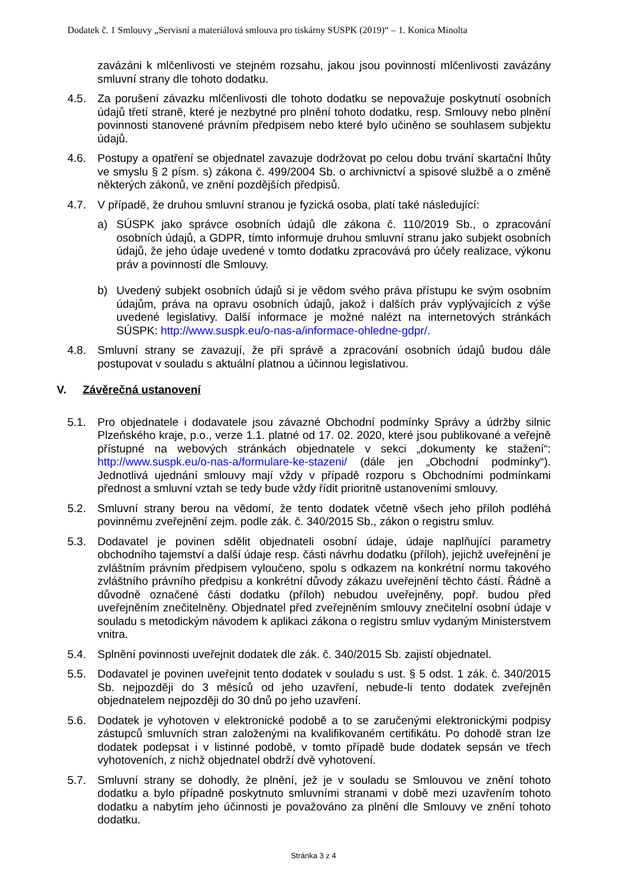Dodatek č. 1 Smlouvy „Servisní a materiálová smlouva pro tiskárny SUSPK (2019)“ – 1. Konica Minolta
zavázáni k mlčenlivosti ve stejném rozsahu, jakou jsou povinností mlčenlivosti zavázány smluvní strany dle tohoto dodatku.
4.5. Za porušení závazku mlčenlivosti dle tohoto dodatku se nepovažuje poskytnutí osobních údajů třetí straně, které je nezbytné pro plnění tohoto dodatku, resp. Smlouvy nebo plnění povinnosti stanovené právním předpisem nebo které bylo učiněno se souhlasem subjektu údajů.
4.6. Postupy a opatření se objednatel zavazuje dodržovat po celou dobu trvání skartační lhůty ve smyslu § 2 písm. s) zákona č. 499/2004 Sb. o archivnictví a spisové službě a o změně některých zákonů, ve znění pozdějších předpisů.
4.7. V případě, že druhou smluvní stranou je fyzická osoba, platí také následující:
a) SÚSPK jako správce osobních údajů dle zákona č. 110/2019 Sb., o zpracování osobních údajů, a GDPR, tímto informuje druhou smluvní stranu jako subjekt osobních údajů, že jeho údaje uvedené v tomto dodatku zpracovává pro účely realizace, výkonu práv a povinností dle Smlouvy.
b) Uvedený subjekt osobních údajů si je vědom svého práva přístupu ke svým osobním údajům, práva na opravu osobních údajů, jakož i dalších práv vyplývajících z výše uvedené legislativy. Další informace je možné nalézt na internetových stránkách SÚSPK: http://www.suspk.eu/o-nas-a/informace-ohledne-gdpr/.
4.8. Smluvní strany se zavazují, že při správě a zpracování osobních údajů budou dále postupovat v souladu s aktuální platnou a účinnou legislativou.
V. Závěrečná ustanovení
5.1. Pro objednatele i dodavatele jsou závazné Obchodní podmínky Správy a údržby silnic Plzeňského kraje, p.o., verze 1.1. platné od 17. 02. 2020, které jsou publikované a veřejně přístupné na webových stránkách objednatele v sekci „dokumenty ke stažení“: http://www.suspk.eu/o-nas-a/formulare-ke-stazeni/ (dále jen „Obchodní podmínky“). Jednotlivá ujednání smlouvy mají vždy v případě rozporu s Obchodními podmínkami přednost a smluvní vztah se tedy bude vždy řídit prioritně ustanoveními smlouvy.
5.2. Smluvní strany berou na vědomí, že tento dodatek včetně všech jeho příloh podléhá povinnému zveřejnění zejm. podle zák. č. 340/2015 Sb., zákon o registru smluv.
5.3. Dodavatel je povinen sdělit objednateli osobní údaje, údaje naplňující parametry obchodního tajemství a další údaje resp. části návrhu dodatku (příloh), jejichž uveřejnění je zvláštním právním předpisem vyloučeno, spolu s odkazem na konkrétní normu takového zvláštního právního předpisu a konkrétní důvody zákazu uveřejnění těchto částí. Řádně a důvodně označené části dodatku (příloh) nebudou uveřejněny, popř. budou před uveřejněním znečitelněny. Objednatel před zveřejněním smlouvy znečitelní osobní údaje v souladu s metodickým návodem k aplikaci zákona o registru smluv vydaným Ministerstvem vnitra.
5.4. Splnění povinnosti uveřejnit dodatek dle zák. č. 340/2015 Sb. zajistí objednatel.
5.5. Dodavatel je povinen uveřejnit tento dodatek v souladu s ust. § 5 odst. 1 zák. č. 340/2015 Sb. nejpozději do 3 měsíců od jeho uzavření, nebude-li tento dodatek zveřejněn objednatelem nejpozději do 30 dnů po jeho uzavření.
5.6. Dodatek je vyhotoven v elektronické podobě a to se zaručenými elektronickými podpisy zástupců smluvních stran založenými na kvalifikovaném certifikátu. Po dohodě stran lze dodatek podepsat i v listinné podobě, v tomto případě bude dodatek sepsán ve třech vyhotoveních, z nichž objednatel obdrží dvě vyhotovení.
5.7. Smluvní strany se dohodly, že plnění, jež je v souladu se Smlouvou ve znění tohoto dodatku a bylo případně poskytnuto smluvními stranami v době mezi uzavřením tohoto dodatku a nabytím jeho účinnosti je považováno za plnění dle Smlouvy ve znění tohoto dodatku.
Stránka 3 z 4